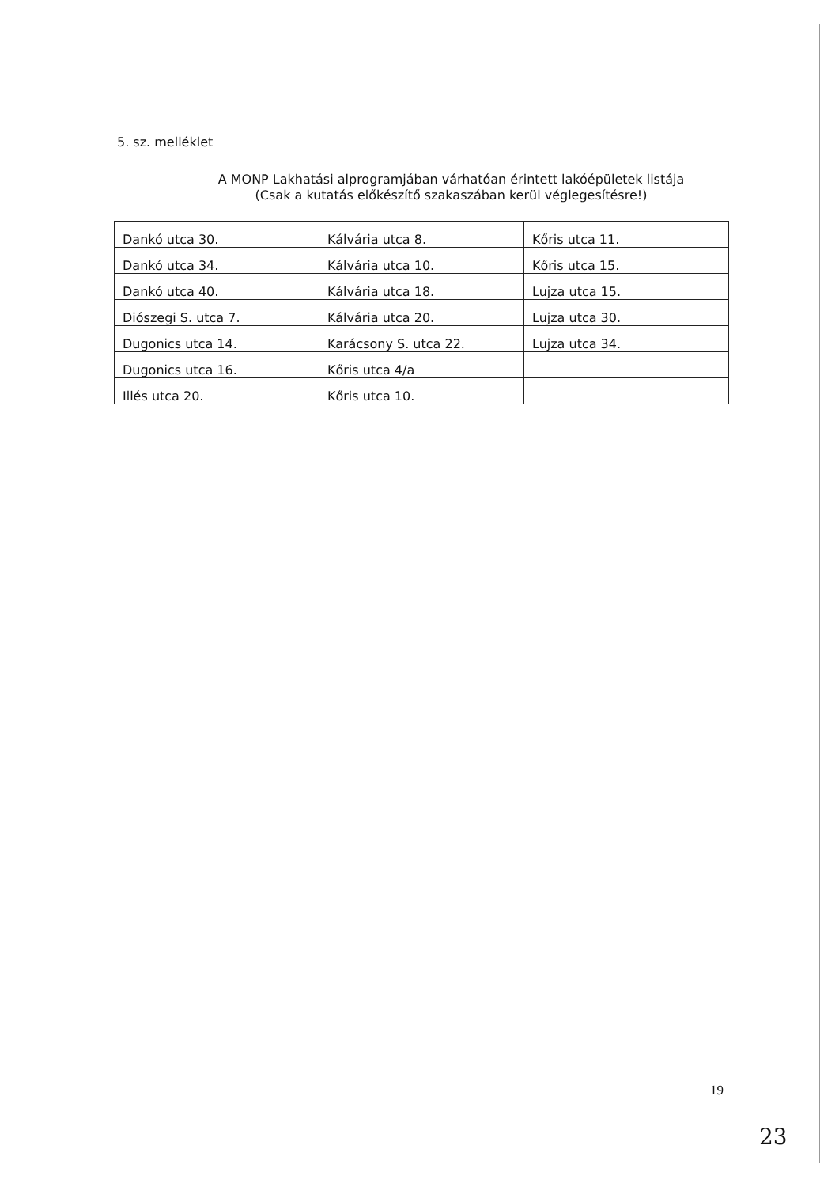5. sz. melléklet
A MONP Lakhatási alprogramjában várhatóan érintett lakóépületek listája
(Csak a kutatás előkészítő szakaszában kerül véglegesítésre!)
| Dankó utca 30. | Kálvária utca 8. | Kőris utca 11. |
| Dankó utca 34. | Kálvária utca 10. | Kőris utca 15. |
| Dankó utca 40. | Kálvária utca 18. | Lujza utca 15. |
| Diószegi S. utca 7. | Kálvária utca 20. | Lujza utca 30. |
| Dugonics utca 14. | Karácsony S. utca 22. | Lujza utca 34. |
| Dugonics utca 16. | Kőris utca 4/a | |
| Illés utca 20. | Kőris utca 10. | |
19
23